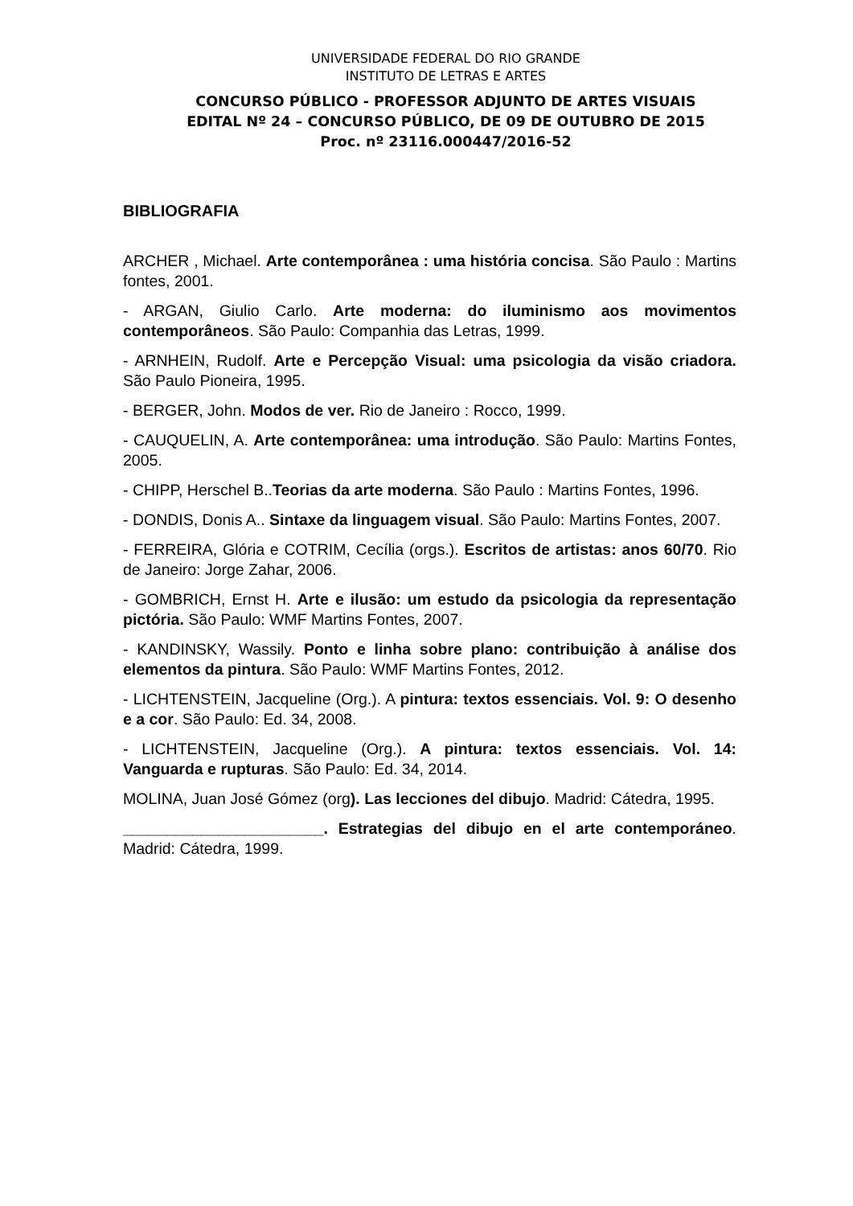UNIVERSIDADE FEDERAL DO RIO GRANDE
INSTITUTO DE LETRAS E ARTES
CONCURSO PÚBLICO - PROFESSOR ADJUNTO DE ARTES VISUAIS
EDITAL Nº 24 – CONCURSO PÚBLICO, DE 09 DE OUTUBRO DE 2015
Proc. nº 23116.000447/2016-52
BIBLIOGRAFIA
ARCHER , Michael. Arte contemporânea : uma história concisa. São Paulo : Martins fontes, 2001.
- ARGAN, Giulio Carlo. Arte moderna: do iluminismo aos movimentos contemporâneos. São Paulo: Companhia das Letras, 1999.
- ARNHEIN, Rudolf. Arte e Percepção Visual: uma psicologia da visão criadora. São Paulo Pioneira, 1995.
- BERGER, John. Modos de ver. Rio de Janeiro : Rocco, 1999.
- CAUQUELIN, A. Arte contemporânea: uma introdução. São Paulo: Martins Fontes, 2005.
- CHIPP, Herschel B..Teorias da arte moderna. São Paulo : Martins Fontes, 1996.
- DONDIS, Donis A.. Sintaxe da linguagem visual. São Paulo: Martins Fontes, 2007.
- FERREIRA, Glória e COTRIM, Cecília (orgs.). Escritos de artistas: anos 60/70. Rio de Janeiro: Jorge Zahar, 2006.
- GOMBRICH, Ernst H. Arte e ilusão: um estudo da psicologia da representação pictória. São Paulo: WMF Martins Fontes, 2007.
- KANDINSKY, Wassily. Ponto e linha sobre plano: contribuição à análise dos elementos da pintura. São Paulo: WMF Martins Fontes, 2012.
- LICHTENSTEIN, Jacqueline (Org.). A pintura: textos essenciais. Vol. 9: O desenho e a cor. São Paulo: Ed. 34, 2008.
- LICHTENSTEIN, Jacqueline (Org.). A pintura: textos essenciais. Vol. 14: Vanguarda e rupturas. São Paulo: Ed. 34, 2014.
MOLINA, Juan José Gómez (org). Las lecciones del dibujo. Madrid: Cátedra, 1995.
_______________________. Estrategias del dibujo en el arte contemporáneo. Madrid: Cátedra, 1999.